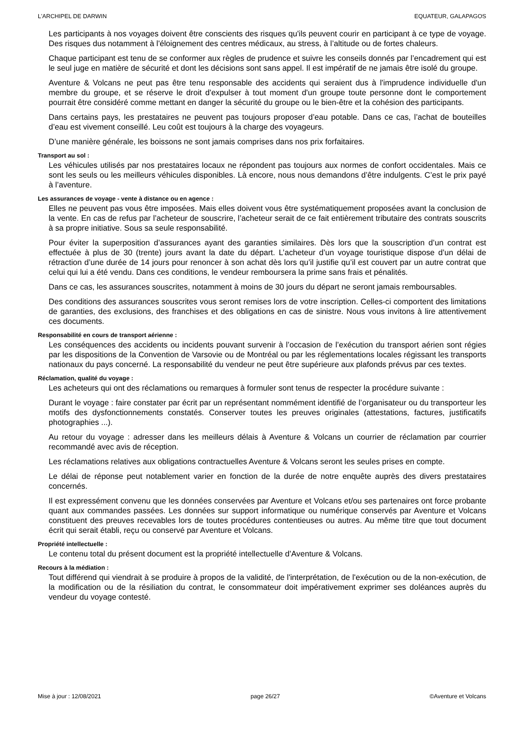L'ARCHIPEL DE DARWIN EQUATEUR, GALAPAGOS
Les participants à nos voyages doivent être conscients des risques qu'ils peuvent courir en participant à ce type de voyage. Des risques dus notamment à l'éloignement des centres médicaux, au stress, à l’altitude ou de fortes chaleurs.
Chaque participant est tenu de se conformer aux règles de prudence et suivre les conseils donnés par l’encadrement qui est le seul juge en matière de sécurité et dont les décisions sont sans appel. Il est impératif de ne jamais être isolé du groupe.
Aventure & Volcans ne peut pas être tenu responsable des accidents qui seraient dus à l'imprudence individuelle d'un membre du groupe, et se réserve le droit d'expulser à tout moment d'un groupe toute personne dont le comportement pourrait être considéré comme mettant en danger la sécurité du groupe ou le bien-être et la cohésion des participants.
Dans certains pays, les prestataires ne peuvent pas toujours proposer d’eau potable. Dans ce cas, l’achat de bouteilles d’eau est vivement conseillé. Leu coût est toujours à la charge des voyageurs.
D’une manière générale, les boissons ne sont jamais comprises dans nos prix forfaitaires.
Transport au sol :
Les véhicules utilisés par nos prestataires locaux ne répondent pas toujours aux normes de confort occidentales. Mais ce sont les seuls ou les meilleurs véhicules disponibles. Là encore, nous nous demandons d’être indulgents. C’est le prix payé à l’aventure.
Les assurances de voyage - vente à distance ou en agence :
Elles ne peuvent pas vous être imposées. Mais elles doivent vous être systématiquement proposées avant la conclusion de la vente. En cas de refus par l’acheteur de souscrire, l’acheteur serait de ce fait entièrement tributaire des contrats souscrits à sa propre initiative. Sous sa seule responsabilité.
Pour éviter la superposition d’assurances ayant des garanties similaires. Dès lors que la souscription d’un contrat est effectuée à plus de 30 (trente) jours avant la date du départ. L’acheteur d’un voyage touristique dispose d’un délai de rétraction d’une durée de 14 jours pour renoncer à son achat dès lors qu’il justifie qu’il est couvert par un autre contrat que celui qui lui a été vendu. Dans ces conditions, le vendeur remboursera la prime sans frais et pénalités.
Dans ce cas, les assurances souscrites, notamment à moins de 30 jours du départ ne seront jamais remboursables.
Des conditions des assurances souscrites vous seront remises lors de votre inscription. Celles-ci comportent des limitations de garanties, des exclusions, des franchises et des obligations en cas de sinistre. Nous vous invitons à lire attentivement ces documents.
Responsabilité en cours de transport aérienne :
Les conséquences des accidents ou incidents pouvant survenir à l’occasion de l’exécution du transport aérien sont régies par les dispositions de la Convention de Varsovie ou de Montréal ou par les réglementations locales régissant les transports nationaux du pays concerné. La responsabilité du vendeur ne peut être supérieure aux plafonds prévus par ces textes.
Réclamation, qualité du voyage :
Les acheteurs qui ont des réclamations ou remarques à formuler sont tenus de respecter la procédure suivante :
Durant le voyage : faire constater par écrit par un représentant nommément identifié de l’organisateur ou du transporteur les motifs des dysfonctionnements constatés. Conserver toutes les preuves originales (attestations, factures, justificatifs photographies ...).
Au retour du voyage : adresser dans les meilleurs délais à Aventure & Volcans un courrier de réclamation par courrier recommandé avec avis de réception.
Les réclamations relatives aux obligations contractuelles Aventure & Volcans seront les seules prises en compte.
Le délai de réponse peut notablement varier en fonction de la durée de notre enquête auprès des divers prestataires concernés.
Il est expressément convenu que les données conservées par Aventure et Volcans et/ou ses partenaires ont force probante quant aux commandes passées. Les données sur support informatique ou numérique conservés par Aventure et Volcans constituent des preuves recevables lors de toutes procédures contentieuses ou autres. Au même titre que tout document écrit qui serait établi, reçu ou conservé par Aventure et Volcans.
Propriété intellectuelle :
Le contenu total du présent document est la propriété intellectuelle d’Aventure & Volcans.
Recours à la médiation :
Tout différend qui viendrait à se produire à propos de la validité, de l'interprétation, de l'exécution ou de la non-exécution, de la modification ou de la résiliation du contrat, le consommateur doit impérativement exprimer ses doléances auprès du vendeur du voyage contesté.
Mise à jour : 12/08/2021 page 26/27 ©Aventure et Volcans